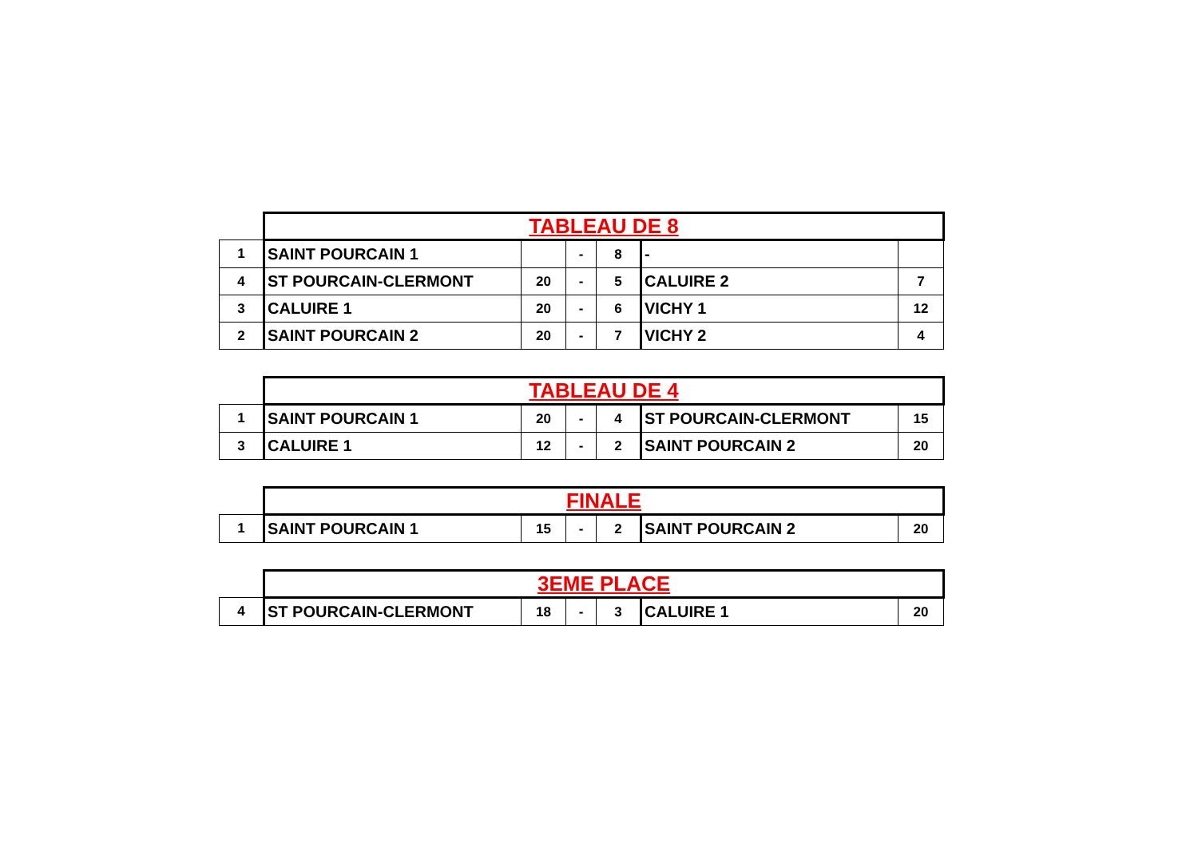| | TABLEAU DE 8 | | | | | |
| 1 | SAINT POURCAIN 1 | | - | 8 | - | |
| 4 | ST POURCAIN-CLERMONT | 20 | - | 5 | CALUIRE 2 | 7 |
| 3 | CALUIRE 1 | 20 | - | 6 | VICHY 1 | 12 |
| 2 | SAINT POURCAIN 2 | 20 | - | 7 | VICHY 2 | 4 |
| | TABLEAU DE 4 | | | | | |
| 1 | SAINT POURCAIN 1 | 20 | - | 4 | ST POURCAIN-CLERMONT | 15 |
| 3 | CALUIRE 1 | 12 | - | 2 | SAINT POURCAIN 2 | 20 |
| | FINALE | | | | | |
| 1 | SAINT POURCAIN 1 | 15 | - | 2 | SAINT POURCAIN 2 | 20 |
| | 3EME PLACE | | | | | |
| 4 | ST POURCAIN-CLERMONT | 18 | - | 3 | CALUIRE 1 | 20 |